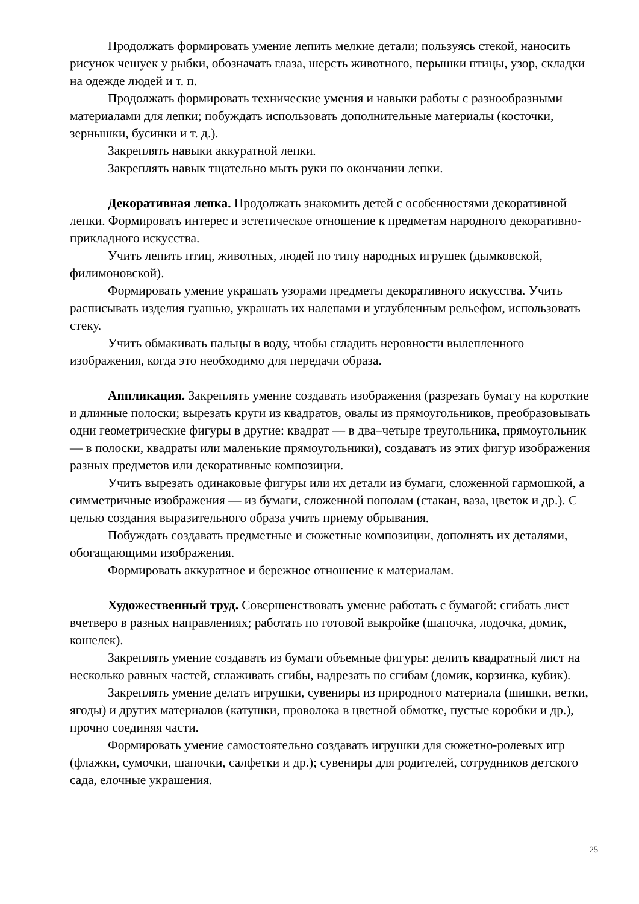Продолжать формировать умение лепить мелкие детали; пользуясь стекой, наносить рисунок чешуек у рыбки, обозначать глаза, шерсть животного, перышки птицы, узор, складки на одежде людей и т. п.
Продолжать формировать технические умения и навыки работы с разнообразными материалами для лепки; побуждать использовать дополнительные материалы (косточки, зернышки, бусинки и т. д.).
Закреплять навыки аккуратной лепки.
Закреплять навык тщательно мыть руки по окончании лепки.
Декоративная лепка. Продолжать знакомить детей с особенностями декоративной лепки. Формировать интерес и эстетическое отношение к предметам народного декоративно-прикладного искусства.
Учить лепить птиц, животных, людей по типу народных игрушек (дымковской, филимоновской).
Формировать умение украшать узорами предметы декоративного искусства. Учить расписывать изделия гуашью, украшать их налепами и углубленным рельефом, использовать стеку.
Учить обмакивать пальцы в воду, чтобы сгладить неровности вылепленного изображения, когда это необходимо для передачи образа.
Аппликация. Закреплять умение создавать изображения (разрезать бумагу на короткие и длинные полоски; вырезать круги из квадратов, овалы из прямоугольников, преобразовывать одни геометрические фигуры в другие: квадрат — в два–четыре треугольника, прямоугольник — в полоски, квадраты или маленькие прямоугольники), создавать из этих фигур изображения разных предметов или декоративные композиции.
Учить вырезать одинаковые фигуры или их детали из бумаги, сложенной гармошкой, а симметричные изображения — из бумаги, сложенной пополам (стакан, ваза, цветок и др.). С целью создания выразительного образа учить приему обрывания.
Побуждать создавать предметные и сюжетные композиции, дополнять их деталями, обогащающими изображения.
Формировать аккуратное и бережное отношение к материалам.
Художественный труд. Совершенствовать умение работать с бумагой: сгибать лист вчетверо в разных направлениях; работать по готовой выкройке (шапочка, лодочка, домик, кошелек).
Закреплять умение создавать из бумаги объемные фигуры: делить квадратный лист на несколько равных частей, сглаживать сгибы, надрезать по сгибам (домик, корзинка, кубик).
Закреплять умение делать игрушки, сувениры из природного материала (шишки, ветки, ягоды) и других материалов (катушки, проволока в цветной обмотке, пустые коробки и др.), прочно соединяя части.
Формировать умение самостоятельно создавать игрушки для сюжетно-ролевых игр (флажки, сумочки, шапочки, салфетки и др.); сувениры для родителей, сотрудников детского сада, елочные украшения.
25